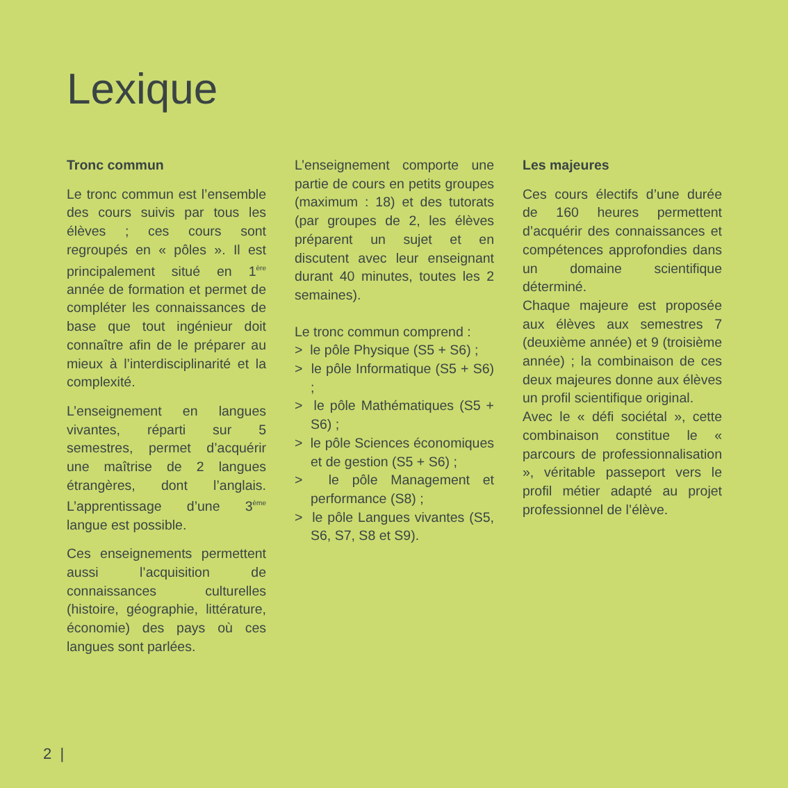Lexique
Tronc commun
Le tronc commun est l’ensemble des cours suivis par tous les élèves ; ces cours sont regroupés en « pôles ». Il est principalement situé en 1<sup>ère</sup> année de formation et permet de compléter les connaissances de base que tout ingénieur doit connaître afin de le préparer au mieux à l’interdisciplinarité et la complexité.
L’enseignement en langues vivantes, réparti sur 5 semestres, permet d’acquérir une maîtrise de 2 langues étrangères, dont l’anglais. L’apprentissage d’une 3<sup>ème</sup> langue est possible.
Ces enseignements permettent aussi l’acquisition de connaissances culturelles (histoire, géographie, littérature, économie) des pays où ces langues sont parlées.
L’enseignement comporte une partie de cours en petits groupes (maximum : 18) et des tutorats (par groupes de 2, les élèves préparent un sujet et en discutent avec leur enseignant durant 40 minutes, toutes les 2 semaines).
Le tronc commun comprend :
> le pôle Physique (S5 + S6) ;
> le pôle Informatique (S5 + S6) ;
> le pôle Mathématiques (S5 + S6) ;
> le pôle Sciences économiques et de gestion (S5 + S6) ;
> le pôle Management et performance (S8) ;
> le pôle Langues vivantes (S5, S6, S7, S8 et S9).
Les majeures
Ces cours électifs d’une durée de 160 heures permettent d’acquérir des connaissances et compétences approfondies dans un domaine scientifique déterminé.
Chaque majeure est proposée aux élèves aux semestres 7 (deuxième année) et 9 (troisième année) ; la combinaison de ces deux majeures donne aux élèves un profil scientifique original.
Avec le « défi sociétal », cette combinaison constitue le « parcours de professionnalisation », véritable passeport vers le profil métier adapté au projet professionnel de l’élève.
2 |